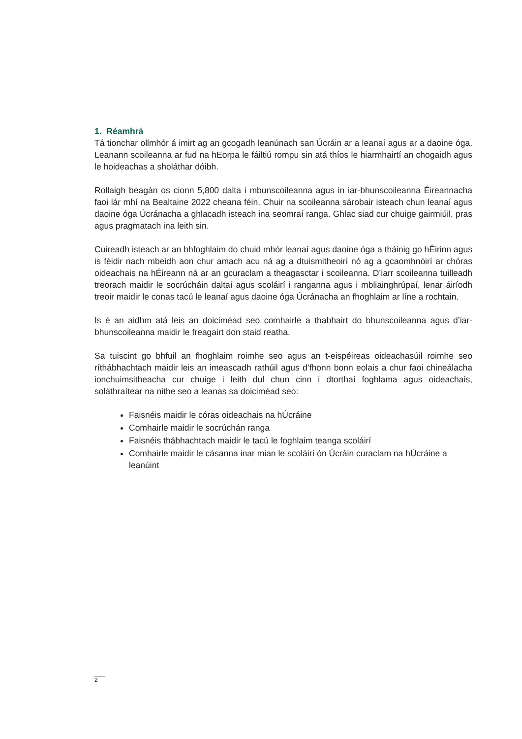1. Réamhrá
Tá tionchar ollmhór á imirt ag an gcogadh leanúnach san Úcráin ar a leanaí agus ar a daoine óga. Leanann scoileanna ar fud na hEorpa le fáiltiú rompu sin atá thíos le hiarmhairtí an chogaidh agus le hoideachas a sholáthar dóibh.
Rollaigh beagán os cionn 5,800 dalta i mbunscoileanna agus in iar-bhunscoileanna Éireannacha faoi lár mhí na Bealtaine 2022 cheana féin. Chuir na scoileanna sárobair isteach chun leanaí agus daoine óga Úcránacha a ghlacadh isteach ina seomraí ranga. Ghlac siad cur chuige gairmiúil, pras agus pragmatach ina leith sin.
Cuireadh isteach ar an bhfoghlaim do chuid mhór leanaí agus daoine óga a tháinig go hÉirinn agus is féidir nach mbeidh aon chur amach acu ná ag a dtuismitheoirí nó ag a gcaomhnóirí ar chóras oideachais na hÉireann ná ar an gcuraclam a theagasctar i scoileanna. D’iarr scoileanna tuilleadh treorach maidir le socrúcháin daltaí agus scoláirí i ranganna agus i mbliainghrúpaí, lenar áiríodh treoir maidir le conas tacú le leanaí agus daoine óga Úcránacha an fhoghlaim ar líne a rochtain.
Is é an aidhm atá leis an doiciméad seo comhairle a thabhairt do bhunscoileanna agus d’iar-bhunscoileanna maidir le freagairt don staid reatha.
Sa tuiscint go bhfuil an fhoghlaim roimhe seo agus an t-eispéireas oideachasúil roimhe seo ríthábhachtach maidir leis an imeascadh rathúil agus d’fhonn bonn eolais a chur faoi chineálacha ionchuimsitheacha cur chuige i leith dul chun cinn i dtorthaí foghlama agus oideachais, soláthraítear na nithe seo a leanas sa doiciméad seo:
Faisnéis maidir le córas oideachais na hÚcráine
Comhairle maidir le socrúchán ranga
Faisnéis thábhachtach maidir le tacú le foghlaim teanga scoláirí
Comhairle maidir le cásanna inar mian le scoláirí ón Úcráin curaclam na hÚcráine a leanúint
2